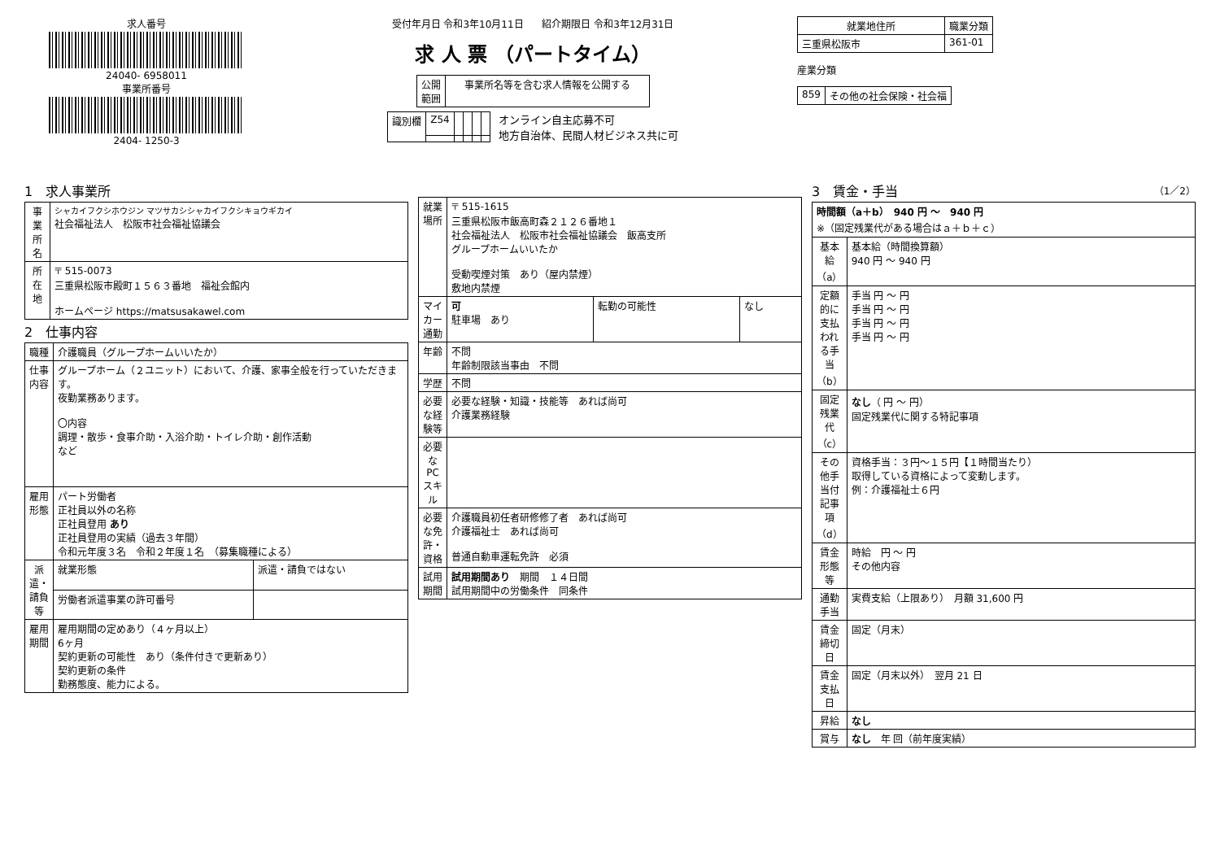求人番号
24040- 6958011
事業所番号
2404- 1250-3
受付年月日 令和3年10月11日 紹介期限日 令和3年12月31日
求 人 票 （パートタイム）
| 公開 範囲 | 事業所名等を含む求人情報を公開する |
| 識別欄 | Z54 | | | | |
オンライン自主応募不可
地方自治体、民間人材ビジネス共に可
| 就業地住所 | 職業分類 |
| --- | --- |
| 三重県松阪市 | 361-01 |
産業分類
| 859 | その他の社会保険・社会福 |
1　求人事業所
| 事業所名 | シャカイフクシホウジン マツサカシシャカイフクシキョウギカイ 社会福祉法人 松阪市社会福祉協議会 |
| 所在地 | 〒 515-0073 三重県松阪市殿町１５６３番地 福祉会館内 ホームページ https://matsusakawel.com |
2　仕事内容
| 職種 | 介護職員（グループホームいいたか） | |
| 仕事内容 | グループホーム（２ユニット）において、介護、家事全般を行っていただきます。 夜勤業務あります。 〇内容 調理・散歩・食事介助・入浴介助・トイレ介助・創作活動 など | |
| 雇用形態 | パート労働者 正社員以外の名称 正社員登用 あり 正社員登用の実績（過去３年間） 令和元年度３名 令和２年度１名 （募集職種による） | |
| 派遣・請負等 | 就業形態 | 派遣・請負ではない |
| | 労働者派遣事業の許可番号 | |
| 雇用期間 | 雇用期間の定めあり（４ヶ月以上） 6ヶ月 契約更新の可能性 あり（条件付きで更新あり） 契約更新の条件 勤務態度、能力による。 | |
| 就業場所 | 〒 515-1615 三重県松阪市飯高町森２１２６番地１ 社会福祉法人 松阪市社会福祉協議会 飯高支所 グループホームいいたか 受動喫煙対策 あり（屋内禁煙） 敷地内禁煙 | | |
| マイカー通勤 | 可 駐車場 あり | 転勤の可能性 | なし |
| 年齢 | 不問 年齢制限該当事由 不問 | | |
| 学歴 | 不問 | | |
| 必要な経験等 | 必要な経験・知識・技能等 あれば尚可 介護業務経験 | | |
| 必要なPCスキル | | | |
| 必要な免許・資格 | 介護職員初任者研修修了者 あれば尚可 介護福祉士 あれば尚可 普通自動車運転免許 必須 | | |
| 試用期間 | 試用期間あり 期間 １４日間 試用期間中の労働条件 同条件 | | |
3　賃金・手当 （1／2）
| 時間額（a＋b） 940 円 ～ 940 円 ※（固定残業代がある場合はａ＋ｂ＋ｃ） | |
| 基本給（a） | 基本給（時間換算額） 940 円 ～ 940 円 |
| 定額的に支払われる手当（b） | 手当 円 ～ 円 手当 円 ～ 円 手当 円 ～ 円 手当 円 ～ 円 |
| 固定残業代（c） | なし （ 円 ～ 円） 固定残業代に関する特記事項 |
| その他手当付記事項（d） | 資格手当：３円～１５円【１時間当たり） 取得している資格によって変動します。 例：介護福祉士６円 |
| 賃金形態等 | 時給 円 ～ 円 その他内容 |
| 通勤手当 | 実費支給（上限あり） 月額 31,600 円 |
| 賃金締切日 | 固定（月末） |
| 賃金支払日 | 固定（月末以外） 翌月 21 日 |
| 昇給 | なし |
| 賞与 | なし 年 回（前年度実績） |